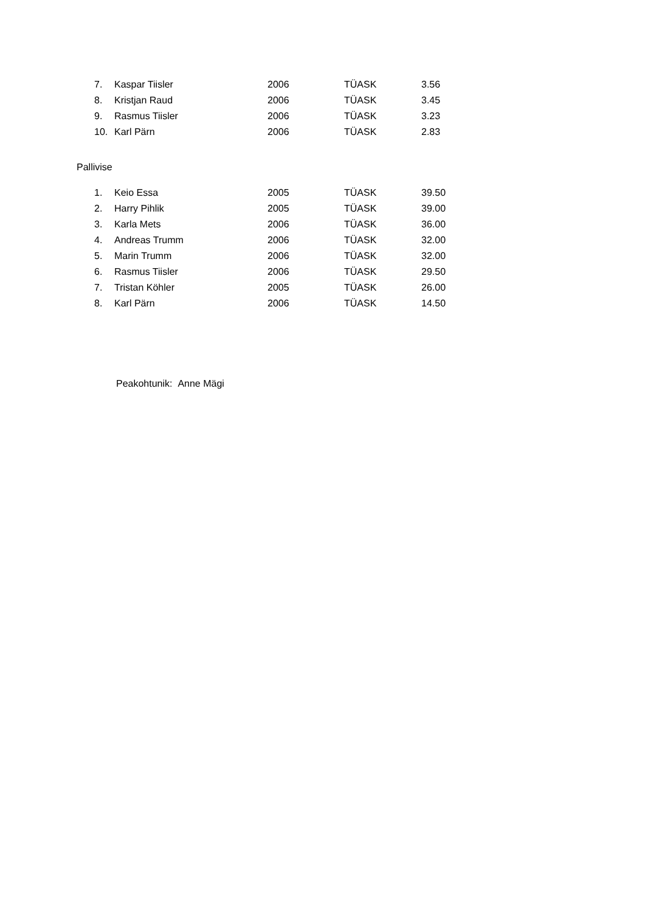| 7. | Kaspar Tiisler | 2006 | TÜASK | 3.56 |
| 8. | Kristjan Raud | 2006 | TÜASK | 3.45 |
| 9. | Rasmus Tiisler | 2006 | TÜASK | 3.23 |
| 10. | Karl Pärn | 2006 | TÜASK | 2.83 |
Pallivise
| 1. | Keio Essa | 2005 | TÜASK | 39.50 |
| 2. | Harry Pihlik | 2005 | TÜASK | 39.00 |
| 3. | Karla Mets | 2006 | TÜASK | 36.00 |
| 4. | Andreas Trumm | 2006 | TÜASK | 32.00 |
| 5. | Marin Trumm | 2006 | TÜASK | 32.00 |
| 6. | Rasmus Tiisler | 2006 | TÜASK | 29.50 |
| 7. | Tristan Köhler | 2005 | TÜASK | 26.00 |
| 8. | Karl Pärn | 2006 | TÜASK | 14.50 |
Peakohtunik: Anne Mägi